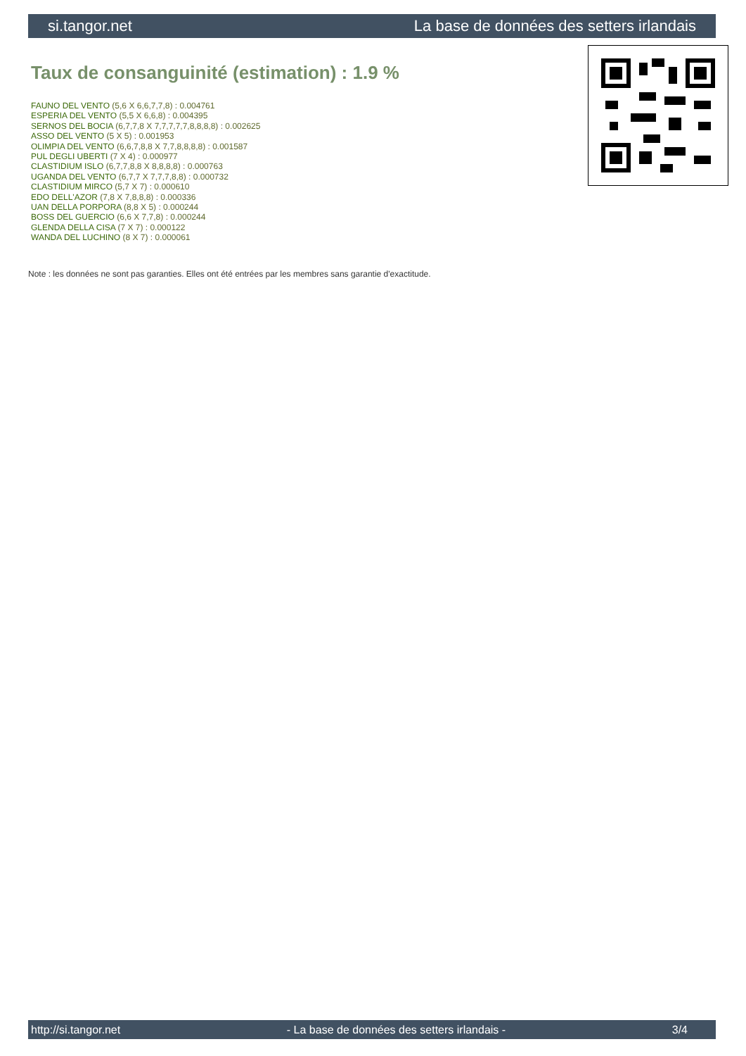si.tangor.net La base de données des setters irlandais
Taux de consanguinité (estimation) : 1.9 %
FAUNO DEL VENTO (5,6 X 6,6,7,7,8) : 0.004761
ESPERIA DEL VENTO (5,5 X 6,6,8) : 0.004395
SERNOS DEL BOCIA (6,7,7,8 X 7,7,7,7,7,8,8,8,8) : 0.002625
ASSO DEL VENTO (5 X 5) : 0.001953
OLIMPIA DEL VENTO (6,6,7,8,8 X 7,7,8,8,8,8) : 0.001587
PUL DEGLI UBERTI (7 X 4) : 0.000977
CLASTIDIUM ISLO (6,7,7,8,8 X 8,8,8,8) : 0.000763
UGANDA DEL VENTO (6,7,7 X 7,7,7,8,8) : 0.000732
CLASTIDIUM MIRCO (5,7 X 7) : 0.000610
EDO DELL'AZOR (7,8 X 7,8,8,8) : 0.000336
UAN DELLA PORPORA (8,8 X 5) : 0.000244
BOSS DEL GUERCIO (6,6 X 7,7,8) : 0.000244
GLENDA DELLA CISA (7 X 7) : 0.000122
WANDA DEL LUCHINO (8 X 7) : 0.000061
Note : les données ne sont pas garanties. Elles ont été entrées par les membres sans garantie d'exactitude.
http://si.tangor.net - La base de données des setters irlandais - 3/4